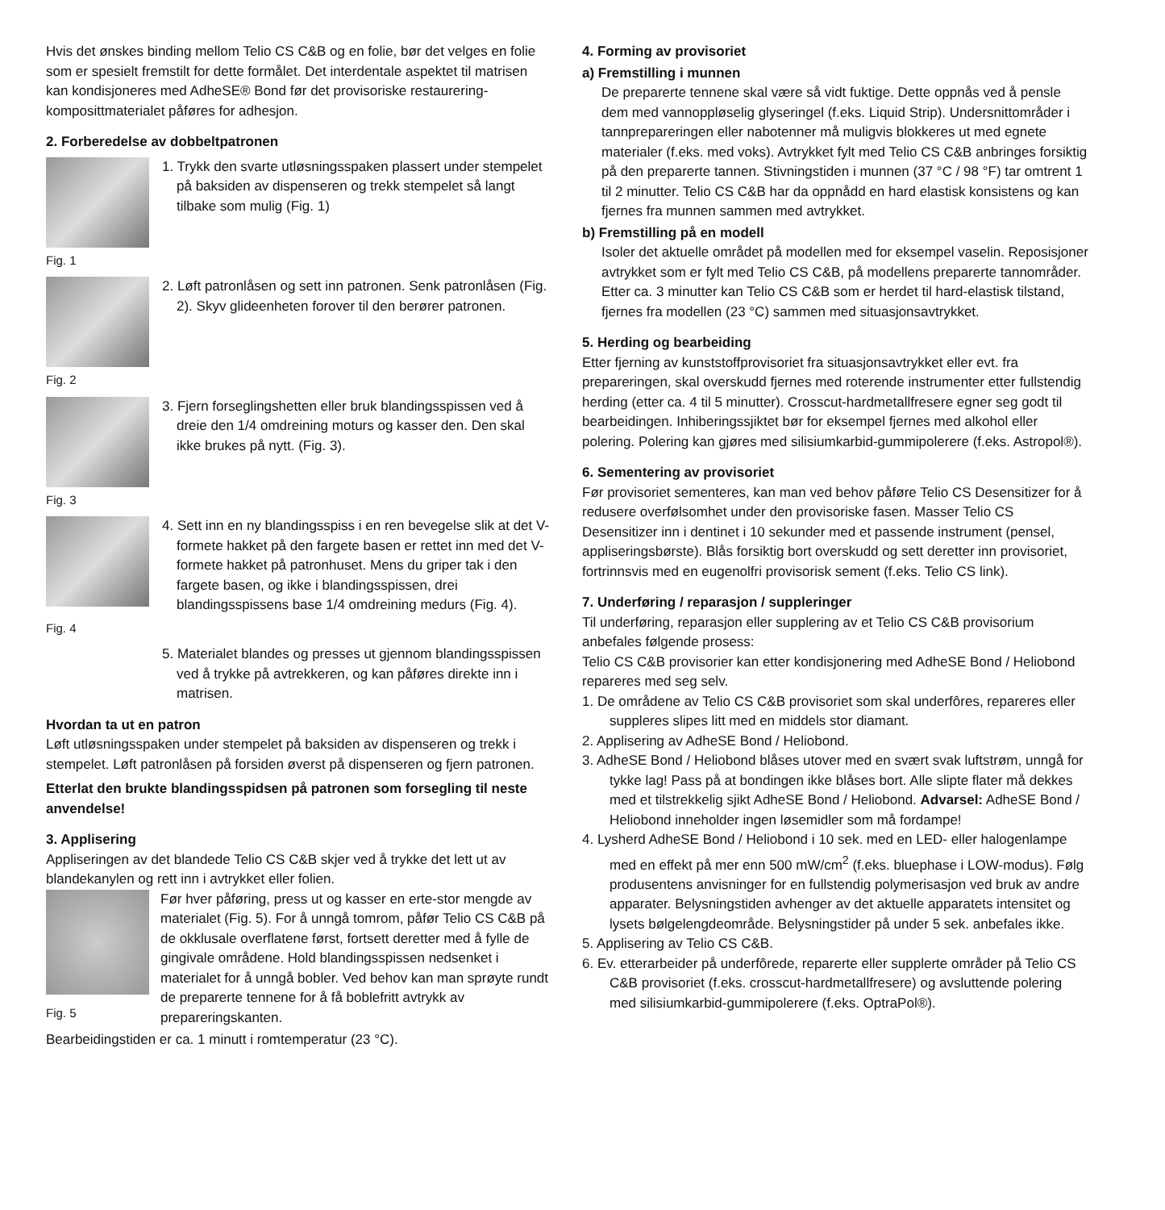Hvis det ønskes binding mellom Telio CS C&B og en folie, bør det velges en folie som er spesielt fremstilt for dette formålet. Det interdentale aspektet til matrisen kan kondisjoneres med AdheSE® Bond før det provisoriske restaurering-komposittmaterialet påføres for adhesjon.
2. Forberedelse av dobbeltpatronen
1. Trykk den svarte utløsningsspaken plassert under stempelet på baksiden av dispenseren og trekk stempelet så langt tilbake som mulig (Fig. 1)
Fig. 1
2. Løft patronlåsen og sett inn patronen. Senk patronlåsen (Fig. 2). Skyv glideenheten forover til den berører patronen.
Fig. 2
3. Fjern forseglingshetten eller bruk blandingsspissen ved å dreie den 1/4 omdreining moturs og kasser den. Den skal ikke brukes på nytt. (Fig. 3).
Fig. 3
4. Sett inn en ny blandingsspiss i en ren bevegelse slik at det V-formete hakket på den fargete basen er rettet inn med det V-formete hakket på patronhuset. Mens du griper tak i den fargete basen, og ikke i blandingsspissen, drei blandingsspissens base 1/4 omdreining medurs (Fig. 4).
Fig. 4
5. Materialet blandes og presses ut gjennom blandingsspissen ved å trykke på avtrekkeren, og kan påføres direkte inn i matrisen.
Hvordan ta ut en patron
Løft utløsningsspaken under stempelet på baksiden av dispenseren og trekk i stempelet. Løft patronlåsen på forsiden øverst på dispenseren og fjern patronen.
Etterlat den brukte blandingsspidsen på patronen som forsegling til neste anvendelse!
3. Applisering
Appliseringen av det blandede Telio CS C&B skjer ved å trykke det lett ut av blandekanylen og rett inn i avtrykket eller folien.
Før hver påføring, press ut og kasser en erte-stor mengde av materialet (Fig. 5). For å unngå tomrom, påfør Telio CS C&B på de okklusale overflatene først, fortsett deretter med å fylle de gingivale områdene. Hold blandingsspissen nedsenket i materialet for å unngå bobler. Ved behov kan man sprøyte rundt de preparerte tennene for å få boblefritt avtrykk av prepareringskanten.
Fig. 5
Bearbeidingstiden er ca. 1 minutt i romtemperatur (23 °C).
4. Forming av provisoriet
a) Fremstilling i munnen
De preparerte tennene skal være så vidt fuktige. Dette oppnås ved å pensle dem med vannoppløselig glyseringel (f.eks. Liquid Strip). Undersnittområder i tannprepareringen eller nabotenner må muligvis blokkeres ut med egnete materialer (f.eks. med voks). Avtrykket fylt med Telio CS C&B anbringes forsiktig på den preparerte tannen. Stivningstiden i munnen (37 °C / 98 °F) tar omtrent 1 til 2 minutter. Telio CS C&B har da oppnådd en hard elastisk konsistens og kan fjernes fra munnen sammen med avtrykket.
b) Fremstilling på en modell
Isoler det aktuelle området på modellen med for eksempel vaselin. Reposisjoner avtrykket som er fylt med Telio CS C&B, på modellens preparerte tannområder. Etter ca. 3 minutter kan Telio CS C&B som er herdet til hard-elastisk tilstand, fjernes fra modellen (23 °C) sammen med situasjonsavtrykket.
5. Herding og bearbeiding
Etter fjerning av kunststoffprovisoriet fra situasjonsavtrykket eller evt. fra prepareringen, skal overskudd fjernes med roterende instrumenter etter fullstendig herding (etter ca. 4 til 5 minutter). Crosscut-hardmetallfresere egner seg godt til bearbeidingen. Inhiberingssjiktet bør for eksempel fjernes med alkohol eller polering. Polering kan gjøres med silisiumkarbid-gummipolerere (f.eks. Astropol®).
6. Sementering av provisoriet
Før provisoriet sementeres, kan man ved behov påføre Telio CS Desensitizer for å redusere overfølsomhet under den provisoriske fasen. Masser Telio CS Desensitizer inn i dentinet i 10 sekunder med et passende instrument (pensel, appliseringsbørste). Blås forsiktig bort overskudd og sett deretter inn provisoriet, fortrinnsvis med en eugenolfri provisorisk sement (f.eks. Telio CS link).
7. Underføring / reparasjon / suppleringer
Til underføring, reparasjon eller supplering av et Telio CS C&B provisorium anbefales følgende prosess:
Telio CS C&B provisorier kan etter kondisjonering med AdheSE Bond / Heliobond repareres med seg selv.
1. De områdene av Telio CS C&B provisoriet som skal underfôres, repareres eller suppleres slipes litt med en middels stor diamant.
2. Applisering av AdheSE Bond / Heliobond.
3. AdheSE Bond / Heliobond blåses utover med en svært svak luftstrøm, unngå for tykke lag! Pass på at bondingen ikke blåses bort. Alle slipte flater må dekkes med et tilstrekkelig sjikt AdheSE Bond / Heliobond. Advarsel: AdheSE Bond / Heliobond inneholder ingen løsemidler som må fordampe!
4. Lysherd AdheSE Bond / Heliobond i 10 sek. med en LED- eller halogenlampe med en effekt på mer enn 500 mW/cm<sup>2</sup> (f.eks. bluephase i LOW-modus). Følg produsentens anvisninger for en fullstendig polymerisasjon ved bruk av andre apparater. Belysningstiden avhenger av det aktuelle apparatets intensitet og lysets bølgelengdeområde. Belysningstider på under 5 sek. anbefales ikke.
5. Applisering av Telio CS C&B.
6. Ev. etterarbeider på underfôrede, reparerte eller supplerte områder på Telio CS C&B provisoriet (f.eks. crosscut-hardmetallfresere) og avsluttende polering med silisiumkarbid-gummipolerere (f.eks. OptraPol®).